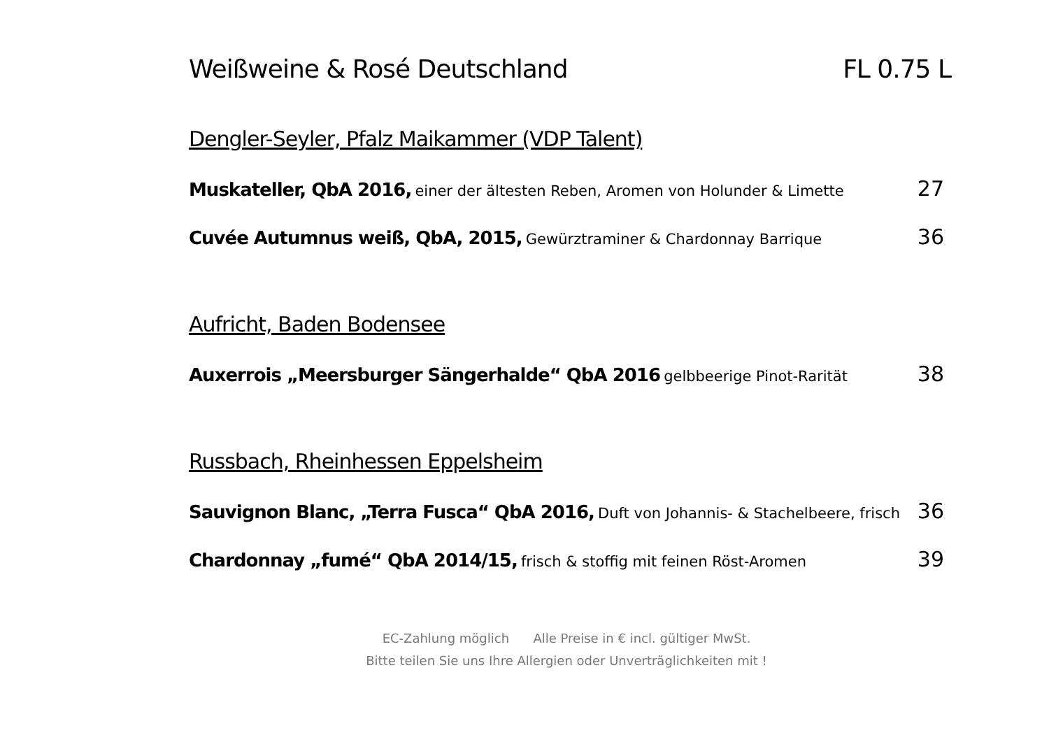Weißweine & Rosé Deutschland FL 0.75 L
Dengler-Seyler, Pfalz Maikammer (VDP Talent)
Muskateller, QbA 2016, einer der ältesten Reben, Aromen von Holunder & Limette
27
Cuvée Autumnus weiß, QbA, 2015, Gewürztraminer & Chardonnay Barrique
36
Aufricht, Baden Bodensee
Auxerrois „Meersburger Sängerhalde“ QbA 2016 gelbbeerige Pinot-Rarität
38
Russbach, Rheinhessen Eppelsheim
Sauvignon Blanc, „Terra Fusca“ QbA 2016, Duft von Johannis- & Stachelbeere, frisch
36
Chardonnay „fumé“ QbA 2014/15, frisch & stoffig mit feinen Röst-Aromen
39
EC-Zahlung möglich Alle Preise in € incl. gültiger MwSt.
Bitte teilen Sie uns Ihre Allergien oder Unverträglichkeiten mit !